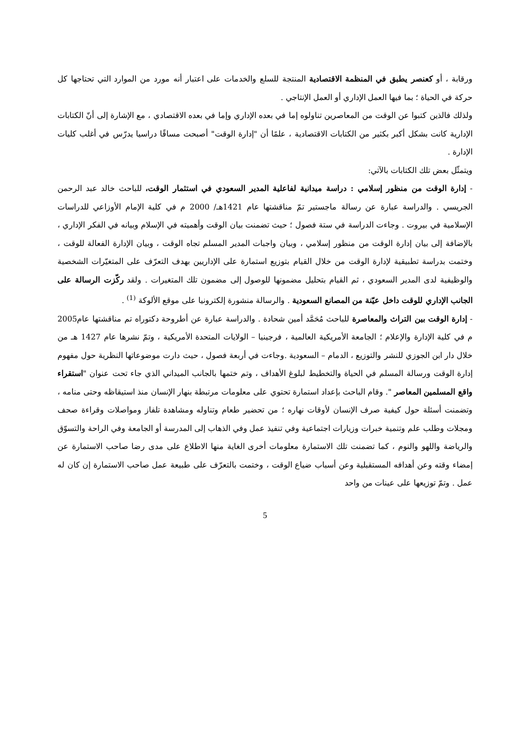ورقابة ، أو كعنصر يطبق في المنظمة الاقتصادية المنتجة للسلع والخدمات على اعتبار أنه مورد من الموارد التي تحتاجها كل حركة في الحياة ؛ بما فيها العمل الإداري أو العمل الإنتاجي .
ولذلك فالذين كتبوا عن الوقت من المعاصرين تناولوه إما في بعده الإداري وإما في بعده الاقتصادي ، مع الإشارة إلى أنّ الكتابات الإدارية كانت بشكل أكبر بكثير من الكتابات الاقتصادية ، علمًا أن "إدارة الوقت" أصبحت مساقًا دراسيا يدرّس في أغلب كليات الإدارة .
ويتمثّل بعض تلك الكتابات بالآتي:
- إدارة الوقت من منظور إسلامي : دراسة ميدانية لفاعلية المدير السعودي في استثمار الوقت، للباحث خالد عبد الرحمن الجريسي . والدراسة عبارة عن رسالة ماجستير تمّ مناقشتها عام 1421هـ/ 2000 م في كلية الإمام الأوزاعي للدراسات الإسلامية في بيروت . وجاءت الدراسة في ستة فصول ؛ حيث تضمنت بيان الوقت وأهميته في الإسلام وبيانه في الفكر الإداري ، بالإضافة إلى بيان إدارة الوقت من منظور إسلامي ، وبيان واجبات المدير المسلم تجاه الوقت ، وبيان الإدارة الفعالة للوقت ، وختمت بدراسة تطبيقية لإدارة الوقت من خلال القيام بتوزيع استمارة على الإداريين بهدف التعرّف على المتغيّرات الشخصية والوظيفية لدى المدير السعودي ، ثم القيام بتحليل مضمونها للوصول إلى مضمون تلك المتغيرات . ولقد ركّزت الرسالة على الجانب الإداري للوقت داخل عيّنة من المصانع السعودية . والرسالة منشورة إلكترونيا على موقع الألوكة <sup>(1)</sup> .
- إدارة الوقت بين التراث والمعاصرة للباحث مُحَمَّد أمين شحادة . والدراسة عبارة عن أطروحة دكتوراه تم مناقشتها عام2005 م في كلية الإدارة والإعلام ؛ الجامعة الأمريكية العالمية ، فرجينيا – الولايات المتحدة الأمريكية ، وتمّ نشرها عام 1427 هـ من خلال دار ابن الجوزي للنشر والتوزيع ، الدمام – السعودية .وجاءت في أربعة فصول ، حيث دارت موضوعاتها النظرية حول مفهوم إدارة الوقت ورسالة المسلم في الحياة والتخطيط لبلوغ الأهداف ، وتم ختمها بالجانب الميداني الذي جاء تحت عنوان "استقراء واقع المسلمين المعاصر ". وقام الباحث بإعداد استمارة تحتوي على معلومات مرتبطة بنهار الإنسان منذ استيقاظه وحتى منامه ، وتضمنت أسئلة حول كيفية صرف الإنسان لأوقات نهاره ؛ من تحضير طعام وتناوله ومشاهدة تلفاز ومواصلات وقراءة صحف ومجلات وطلب علم وتنمية خبرات وزيارات اجتماعية وفي تنفيذ عمل وفي الذهاب إلى المدرسة أو الجامعة وفي الراحة والتسوّق والرياضة واللهو والنوم ، كما تضمنت تلك الاستمارة معلومات أخرى الغاية منها الاطلاع على مدى رضا صاحب الاستمارة عن إمضاء وقته وعن أهدافه المستقبلية وعن أسباب ضياع الوقت ، وختمت بالتعرّف على طبيعة عمل صاحب الاستمارة إن كان له عمل . وتمّ توزيعها على عينات من واحد
5